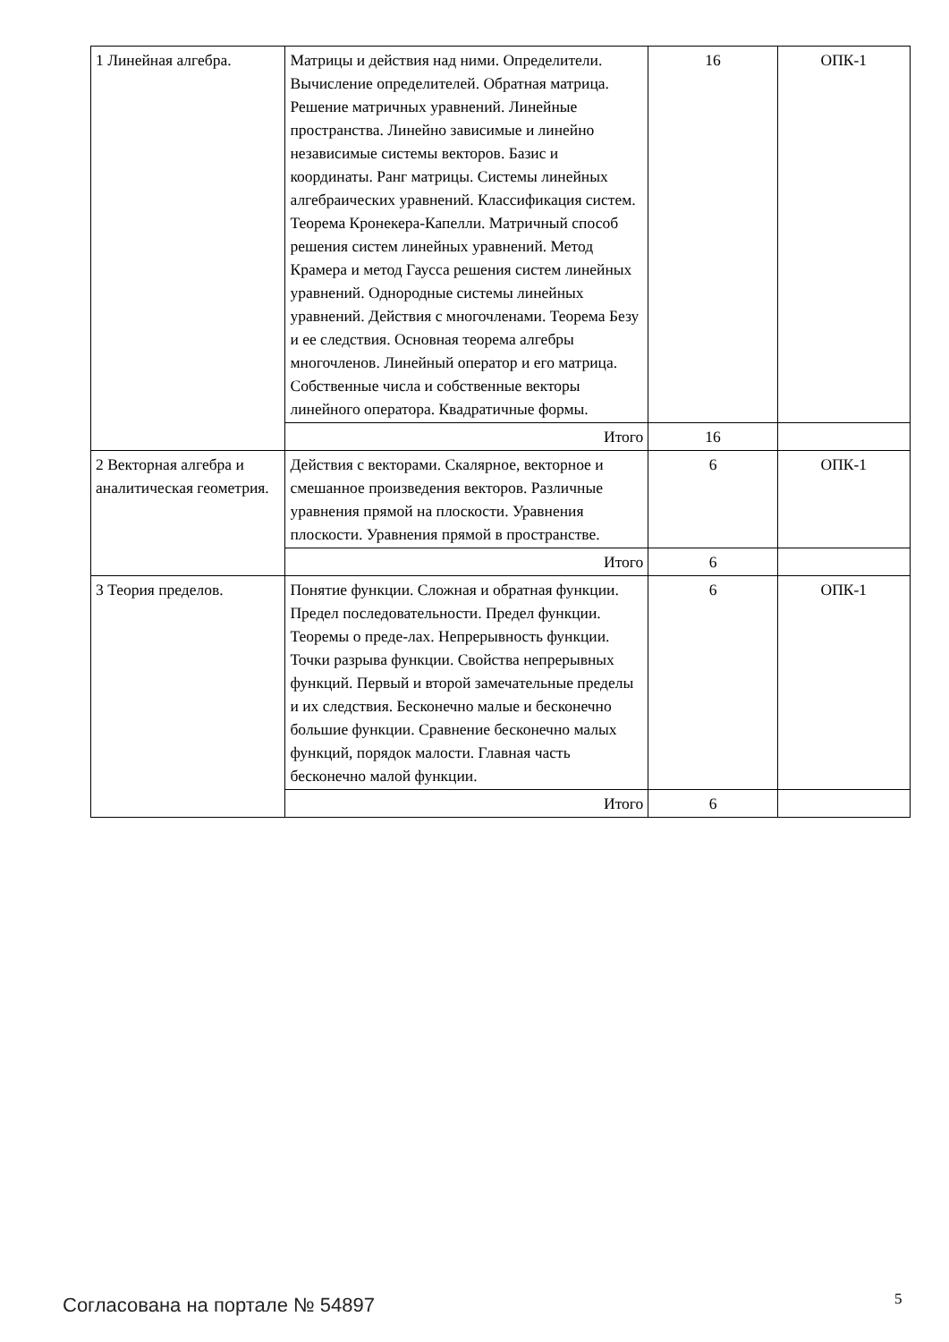| 1 Линейная алгебра. | Матрицы и действия над ними. Определители. Вычисление определителей. Обратная матрица. Решение матричных уравнений. Линейные пространства. Линейно зависимые и линейно независимые системы векторов. Базис и координаты. Ранг матрицы. Системы линейных алгебраических уравнений. Классификация систем. Теорема Кронекера-Капелли. Матричный способ решения систем линейных уравнений. Метод Крамера и метод Гаусса решения систем линейных уравнений. Однородные системы линейных уравнений. Действия с многочленами. Теорема Безу и ее следствия. Основная теорема алгебры многочленов. Линейный оператор и его матрица. Собственные числа и собственные векторы линейного оператора. Квадратичные формы. | 16 | ОПК-1 |
| | Итого | 16 | |
| 2 Векторная алгебра и аналитическая геометрия. | Действия с векторами. Скалярное, векторное и смешанное произведения векторов. Различные уравнения прямой на плоскости. Уравнения плоскости. Уравнения прямой в пространстве. | 6 | ОПК-1 |
| | Итого | 6 | |
| 3 Теория пределов. | Понятие функции. Сложная и обратная функции. Предел последовательности. Предел функции. Теоремы о преде-лах. Непрерывность функции. Точки разрыва функции. Свойства непрерывных функций. Первый и второй замечательные пределы и их следствия. Бесконечно малые и бесконечно большие функции. Сравнение бесконечно малых функций, порядок малости. Главная часть бесконечно малой функции. | 6 | ОПК-1 |
| | Итого | 6 | |
Согласована на портале № 54897 5